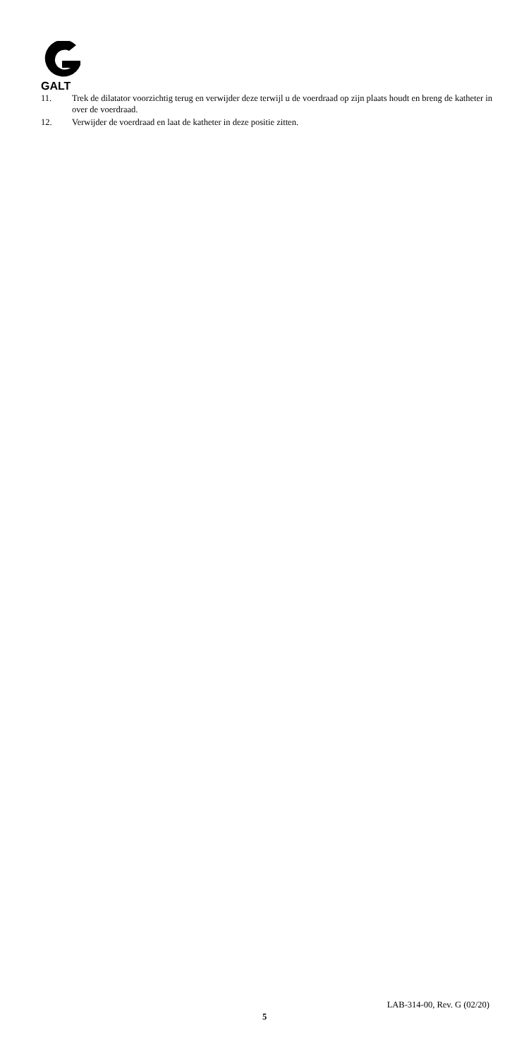GALT
11. Trek de dilatator voorzichtig terug en verwijder deze terwijl u de voerdraad op zijn plaats houdt en breng de katheter in over de voerdraad.
12. Verwijder de voerdraad en laat de katheter in deze positie zitten.
LAB-314-00, Rev. G (02/20)
5